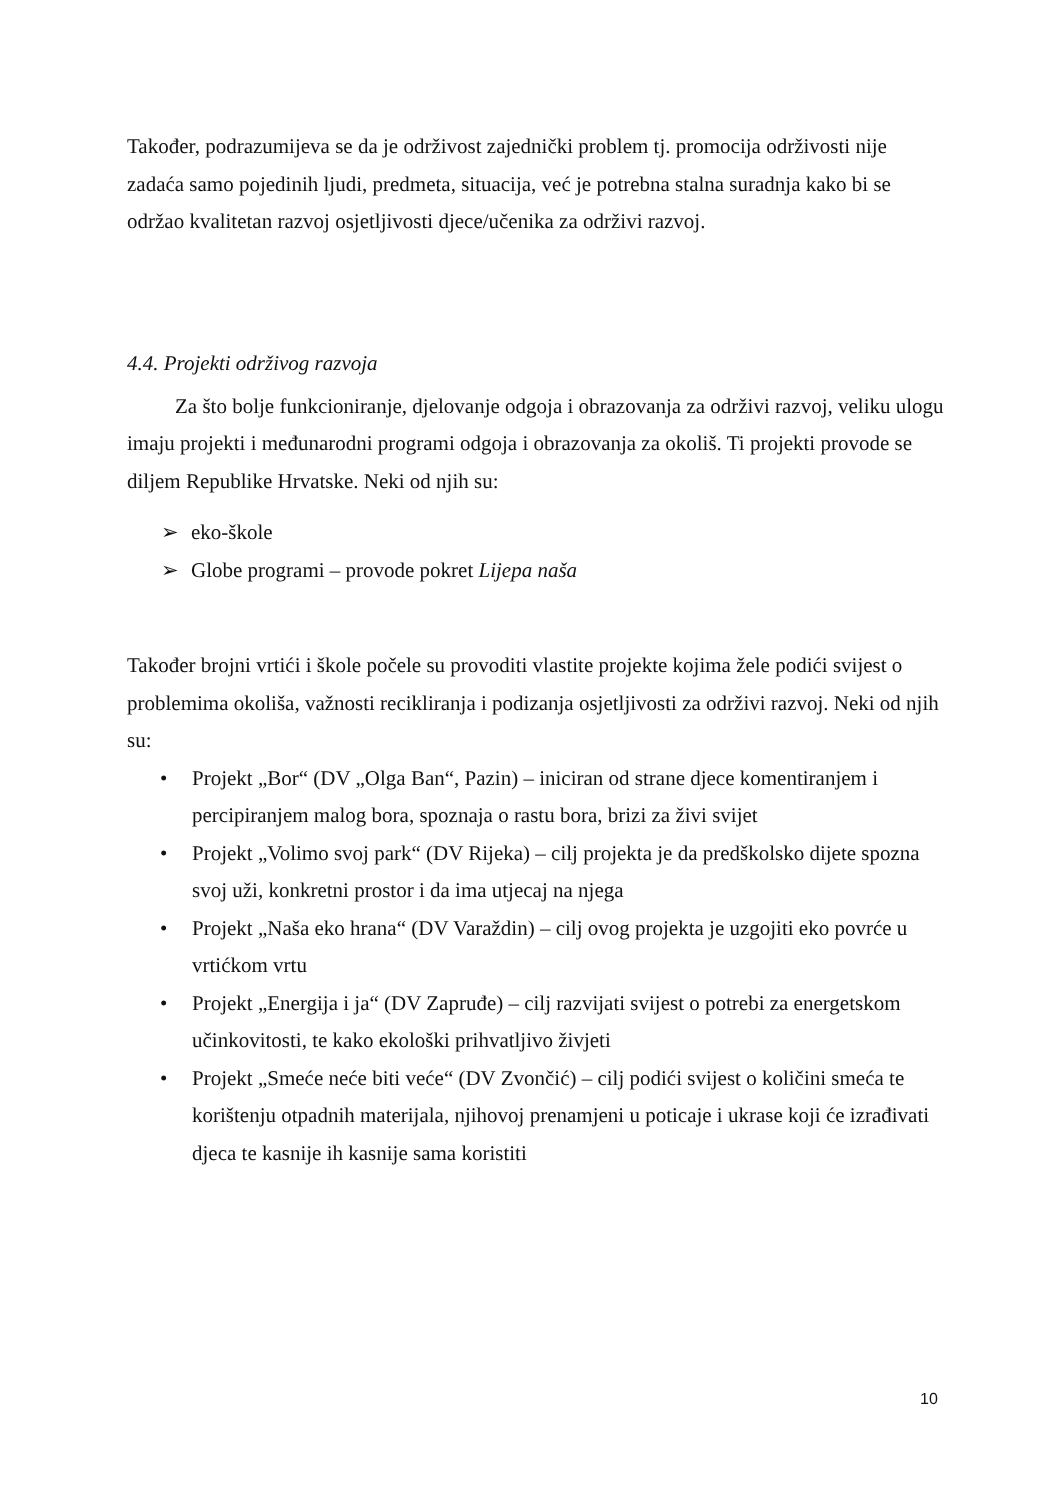Također, podrazumijeva se da je održivost zajednički problem tj. promocija održivosti nije zadaća samo pojedinih ljudi, predmeta, situacija, već je potrebna stalna suradnja kako bi se održao kvalitetan razvoj osjetljivosti djece/učenika za održivi razvoj.
4.4. Projekti održivog razvoja
Za što bolje funkcioniranje, djelovanje odgoja i obrazovanja za održivi razvoj, veliku ulogu imaju projekti i međunarodni programi odgoja i obrazovanja za okoliš. Ti projekti provode se diljem Republike Hrvatske. Neki od njih su:
➢ eko-škole
➢ Globe programi – provode pokret Lijepa naša
Također brojni vrtići i škole počele su provoditi vlastite projekte kojima žele podići svijest o problemima okoliša, važnosti recikliranja i podizanja osjetljivosti za održivi razvoj. Neki od njih su:
• Projekt „Bor“ (DV „Olga Ban“, Pazin) – iniciran od strane djece komentiranjem i percipiranjem malog bora, spoznaja o rastu bora, brizi za živi svijet
• Projekt „Volimo svoj park“ (DV Rijeka) – cilj projekta je da predškolsko dijete spozna svoj uži, konkretni prostor i da ima utjecaj na njega
• Projekt „Naša eko hrana“ (DV Varaždin) – cilj ovog projekta je uzgojiti eko povrće u vrtićkom vrtu
• Projekt „Energija i ja“ (DV Zapruđe) – cilj razvijati svijest o potrebi za energetskom učinkovitosti, te kako ekološki prihvatljivo živjeti
• Projekt „Smeće neće biti veće“ (DV Zvončić) – cilj podići svijest o količini smeća te korištenju otpadnih materijala, njihovoj prenamjeni u poticaje i ukrase koji će izrađivati djeca te kasnije ih kasnije sama koristiti
10